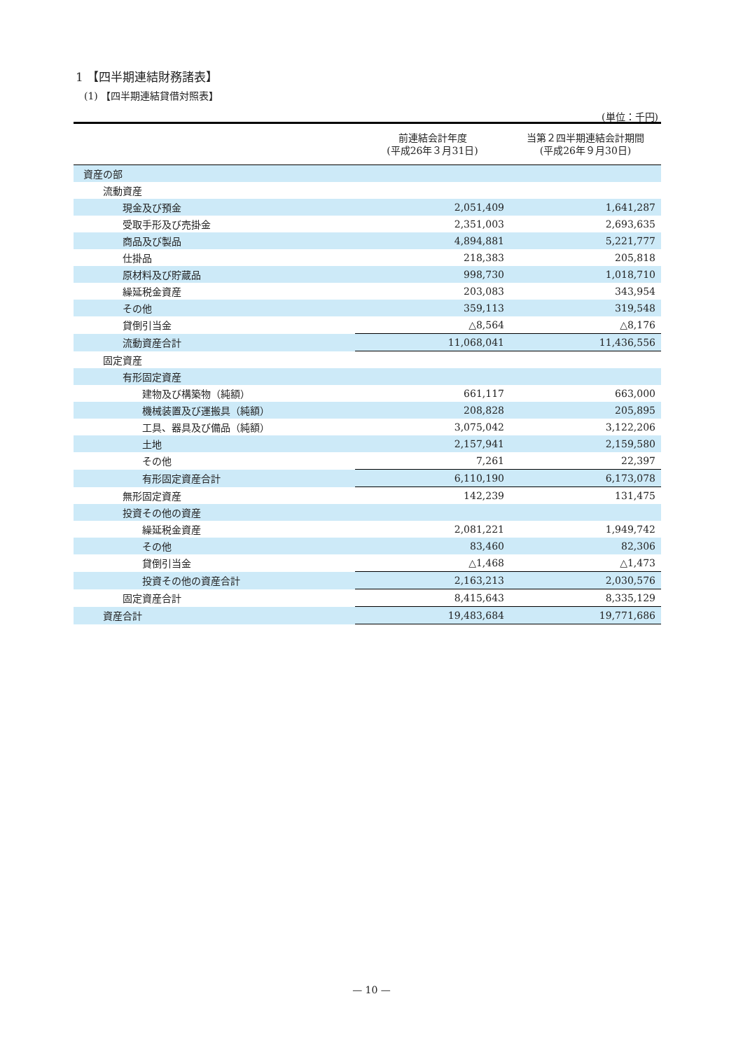1 【四半期連結財務諸表】
(1) 【四半期連結貸借対照表】
(単位：千円)
| | 前連結会計年度 (平成26年３月31日) | 当第２四半期連結会計期間 (平成26年９月30日) |
| --- | --- | --- |
| 資産の部 | | |
| 流動資産 | | |
| 現金及び預金 | 2,051,409 | 1,641,287 |
| 受取手形及び売掛金 | 2,351,003 | 2,693,635 |
| 商品及び製品 | 4,894,881 | 5,221,777 |
| 仕掛品 | 218,383 | 205,818 |
| 原材料及び貯蔵品 | 998,730 | 1,018,710 |
| 繰延税金資産 | 203,083 | 343,954 |
| その他 | 359,113 | 319,548 |
| 貸倒引当金 | △8,564 | △8,176 |
| 流動資産合計 | 11,068,041 | 11,436,556 |
| 固定資産 | | |
| 有形固定資産 | | |
| 建物及び構築物（純額） | 661,117 | 663,000 |
| 機械装置及び運搬具（純額） | 208,828 | 205,895 |
| 工具、器具及び備品（純額） | 3,075,042 | 3,122,206 |
| 土地 | 2,157,941 | 2,159,580 |
| その他 | 7,261 | 22,397 |
| 有形固定資産合計 | 6,110,190 | 6,173,078 |
| 無形固定資産 | 142,239 | 131,475 |
| 投資その他の資産 | | |
| 繰延税金資産 | 2,081,221 | 1,949,742 |
| その他 | 83,460 | 82,306 |
| 貸倒引当金 | △1,468 | △1,473 |
| 投資その他の資産合計 | 2,163,213 | 2,030,576 |
| 固定資産合計 | 8,415,643 | 8,335,129 |
| 資産合計 | 19,483,684 | 19,771,686 |
— 10 —